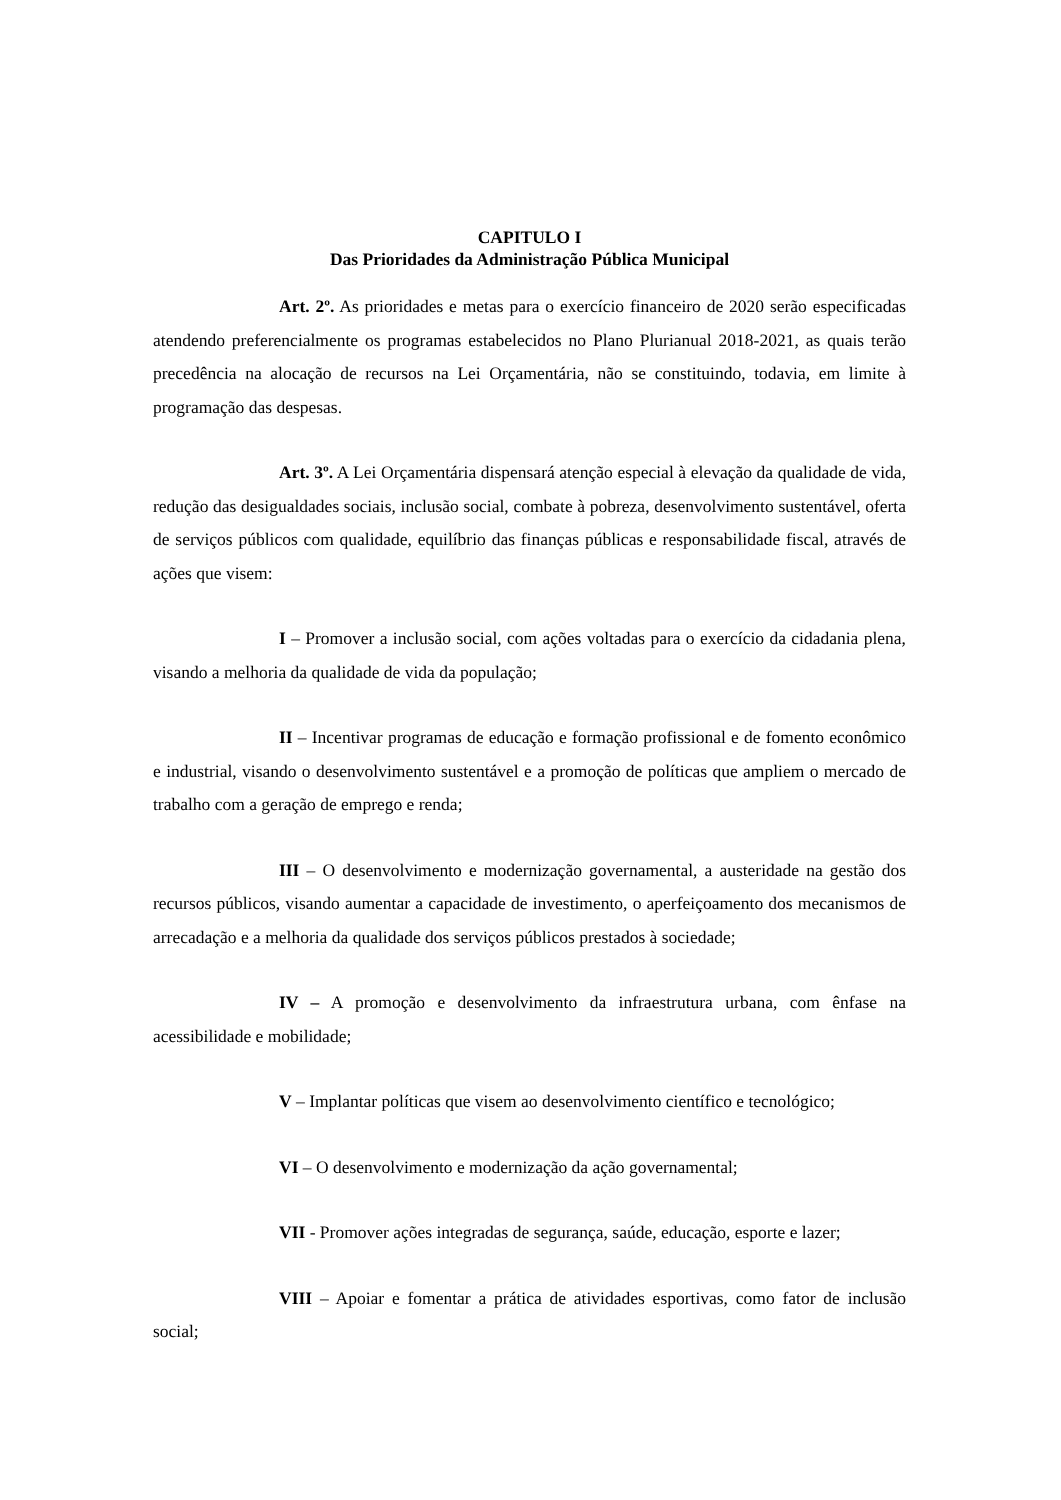CAPITULO I
Das Prioridades da Administração Pública Municipal
Art. 2º. As prioridades e metas para o exercício financeiro de 2020 serão especificadas atendendo preferencialmente os programas estabelecidos no Plano Plurianual 2018-2021, as quais terão precedência na alocação de recursos na Lei Orçamentária, não se constituindo, todavia, em limite à programação das despesas.
Art. 3º. A Lei Orçamentária dispensará atenção especial à elevação da qualidade de vida, redução das desigualdades sociais, inclusão social, combate à pobreza, desenvolvimento sustentável, oferta de serviços públicos com qualidade, equilíbrio das finanças públicas e responsabilidade fiscal, através de ações que visem:
I – Promover a inclusão social, com ações voltadas para o exercício da cidadania plena, visando a melhoria da qualidade de vida da população;
II – Incentivar programas de educação e formação profissional e de fomento econômico e industrial, visando o desenvolvimento sustentável e a promoção de políticas que ampliem o mercado de trabalho com a geração de emprego e renda;
III – O desenvolvimento e modernização governamental, a austeridade na gestão dos recursos públicos, visando aumentar a capacidade de investimento, o aperfeiçoamento dos mecanismos de arrecadação e a melhoria da qualidade dos serviços públicos prestados à sociedade;
IV – A promoção e desenvolvimento da infraestrutura urbana, com ênfase na acessibilidade e mobilidade;
V – Implantar políticas que visem ao desenvolvimento científico e tecnológico;
VI – O desenvolvimento e modernização da ação governamental;
VII - Promover ações integradas de segurança, saúde, educação, esporte e lazer;
VIII – Apoiar e fomentar a prática de atividades esportivas, como fator de inclusão social;